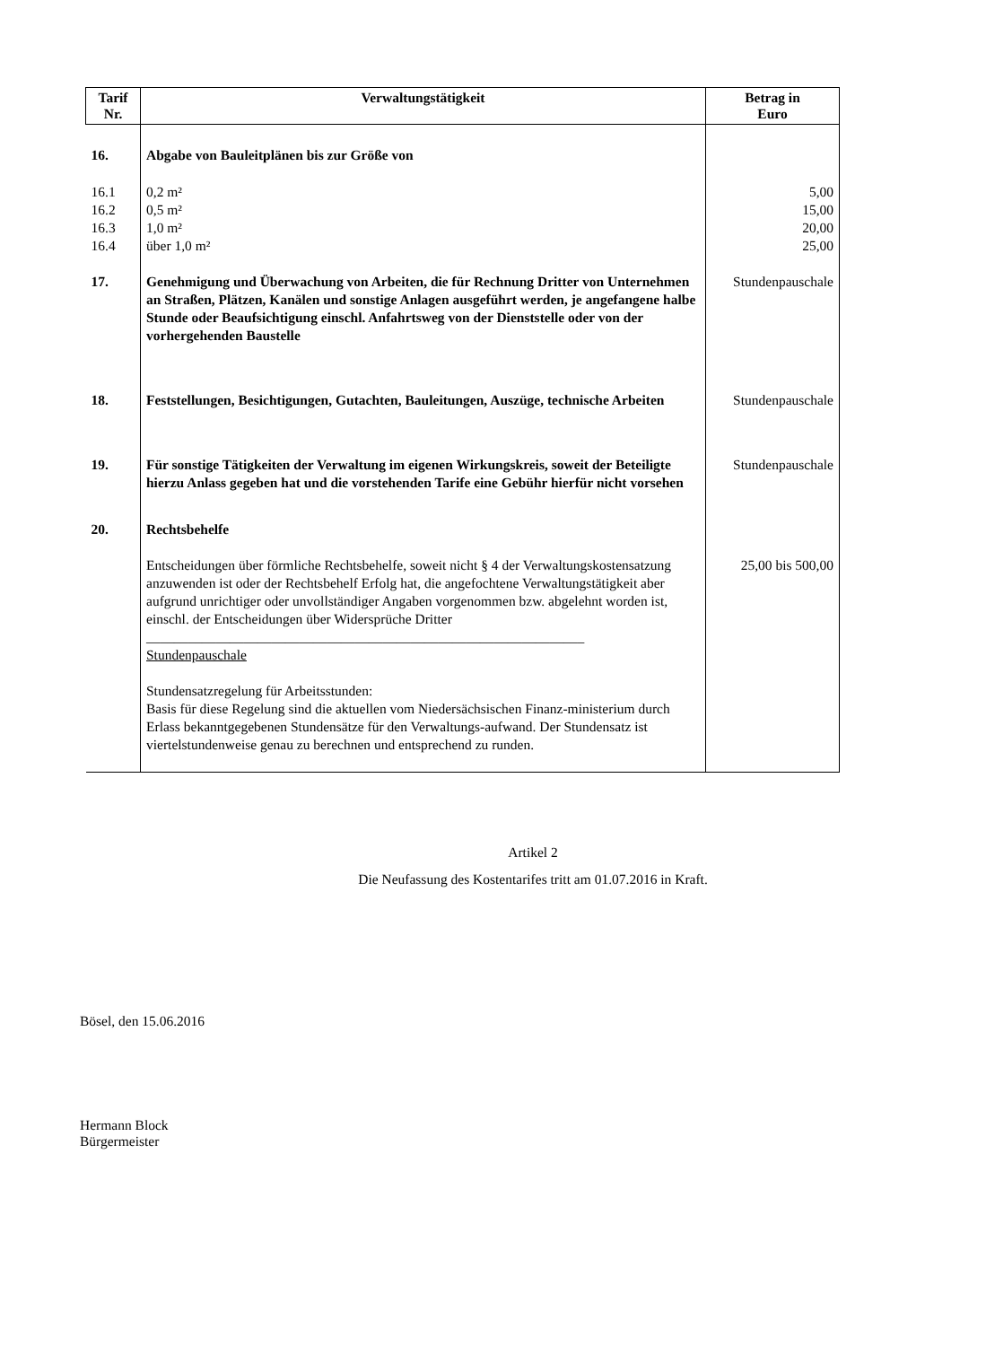| Tarif Nr. | Verwaltungstätigkeit | Betrag in Euro |
| --- | --- | --- |
| 16. | Abgabe von Bauleitplänen bis zur Größe von | |
| 16.1 16.2 16.3 16.4 | 0,2 m² 0,5 m² 1,0 m² über 1,0 m² | 5,00 15,00 20,00 25,00 |
| 17. | Genehmigung und Überwachung von Arbeiten, die für Rechnung Dritter von Unternehmen an Straßen, Plätzen, Kanälen und sonstige Anlagen ausgeführt werden, je angefangene halbe Stunde oder Beaufsichtigung einschl. Anfahrtsweg von der Dienststelle oder von der vorhergehenden Baustelle | Stundenpauschale |
| 18. | Feststellungen, Besichtigungen, Gutachten, Bauleitungen, Auszüge, technische Arbeiten | Stundenpauschale |
| 19. | Für sonstige Tätigkeiten der Verwaltung im eigenen Wirkungskreis, soweit der Beteiligte hierzu Anlass gegeben hat und die vorstehenden Tarife eine Gebühr hierfür nicht vorsehen | Stundenpauschale |
| 20. | Rechtsbehelfe | |
| | Entscheidungen über förmliche Rechtsbehelfe, soweit nicht § 4 der Verwaltungskostensatzung anzuwenden ist oder der Rechtsbehelf Erfolg hat, die angefochtene Verwaltungstätigkeit aber aufgrund unrichtiger oder unvollständiger Angaben vorgenommen bzw. abgelehnt worden ist, einschl. der Entscheidungen über Widersprüche Dritter _______________________________________________________________ Stundenpauschale Stundensatzregelung für Arbeitsstunden: Basis für diese Regelung sind die aktuellen vom Niedersächsischen Finanz-ministerium durch Erlass bekanntgegebenen Stundensätze für den Verwaltungs-aufwand. Der Stundensatz ist viertelstundenweise genau zu berechnen und entsprechend zu runden. | 25,00 bis 500,00 |
Artikel 2
Die Neufassung des Kostentarifes tritt am 01.07.2016 in Kraft.
Bösel, den 15.06.2016
Hermann Block
Bürgermeister